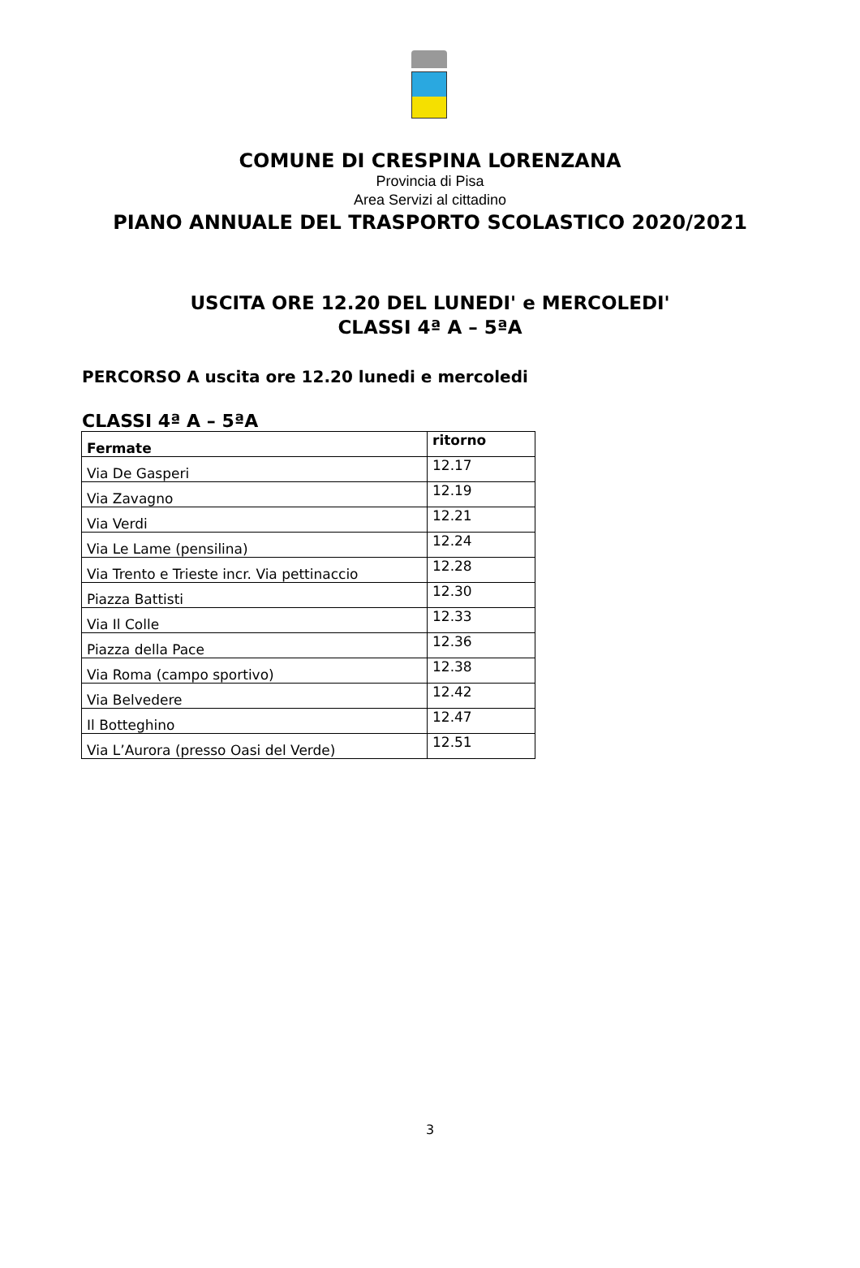COMUNE DI CRESPINA LORENZANA
Provincia di Pisa
Area Servizi al cittadino
PIANO ANNUALE DEL TRASPORTO SCOLASTICO 2020/2021
USCITA ORE 12.20 DEL LUNEDI' e MERCOLEDI'
CLASSI 4ª A – 5ªA
PERCORSO A uscita ore 12.20 lunedi e mercoledi
CLASSI 4ª A – 5ªA
| Fermate | ritorno |
| --- | --- |
| Via De Gasperi | 12.17 |
| Via Zavagno | 12.19 |
| Via Verdi | 12.21 |
| Via Le Lame (pensilina) | 12.24 |
| Via Trento e Trieste incr. Via pettinaccio | 12.28 |
| Piazza Battisti | 12.30 |
| Via Il Colle | 12.33 |
| Piazza della Pace | 12.36 |
| Via Roma (campo sportivo) | 12.38 |
| Via Belvedere | 12.42 |
| Il Botteghino | 12.47 |
| Via L’Aurora (presso Oasi del Verde) | 12.51 |
3